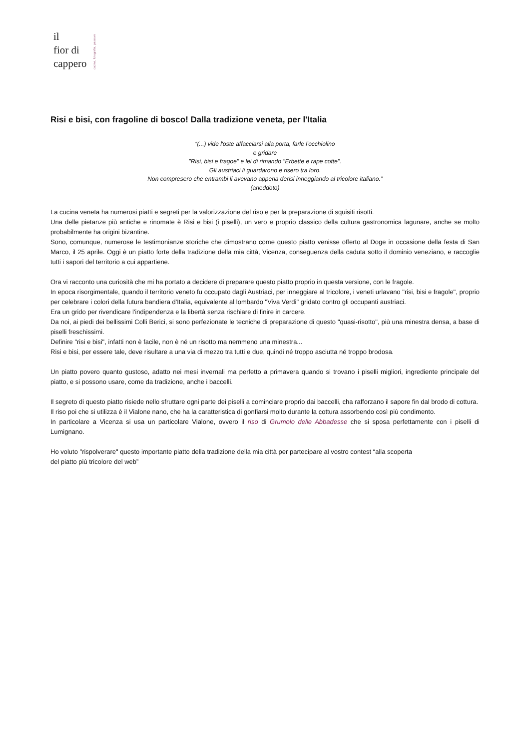il
fior di
cappero
cucina, fotografia, passioni
Risi e bisi, con fragoline di bosco! Dalla tradizione veneta, per l'Italia
“(...) vide l'oste affacciarsi alla porta, farle l'occhiolino
e gridare
"Risi, bisi e fragoe" e lei di rimando "Erbette e rape cotte".
Gli austriaci li guardarono e risero tra loro.
Non compresero che entrambi li avevano appena derisi inneggiando al tricolore italiano.”
(aneddoto)
La cucina veneta ha numerosi piatti e segreti per la valorizzazione del riso e per la preparazione di squisiti risotti.
Una delle pietanze più antiche e rinomate è Risi e bisi (i piselli), un vero e proprio classico della cultura gastronomica lagunare, anche se molto probabilmente ha origini bizantine.
Sono, comunque, numerose le testimonianze storiche che dimostrano come questo piatto venisse offerto al Doge in occasione della festa di San Marco, il 25 aprile. Oggi è un piatto forte della tradizione della mia città, Vicenza, conseguenza della caduta sotto il dominio veneziano, e raccoglie tutti i sapori del territorio a cui appartiene.
Ora vi racconto una curiosità che mi ha portato a decidere di preparare questo piatto proprio in questa versione, con le fragole.
In epoca risorgimentale, quando il territorio veneto fu occupato dagli Austriaci, per inneggiare al tricolore, i veneti urlavano "risi, bisi e fragole", proprio per celebrare i colori della futura bandiera d'Italia, equivalente al lombardo "Viva Verdi" gridato contro gli occupanti austriaci.
Era un grido per rivendicare l'indipendenza e la libertà senza rischiare di finire in carcere.
Da noi, ai piedi dei bellissimi Colli Berici, si sono perfezionate le tecniche di preparazione di questo "quasi-risotto", più una minestra densa, a base di piselli freschissimi.
Definire "risi e bisi", infatti non è facile, non è né un risotto ma nemmeno una minestra...
Risi e bisi, per essere tale, deve risultare a una via di mezzo tra tutti e due, quindi né troppo asciutta né troppo brodosa.
Un piatto povero quanto gustoso, adatto nei mesi invernali ma perfetto a primavera quando si trovano i piselli migliori, ingrediente principale del piatto, e si possono usare, come da tradizione, anche i baccelli.
Il segreto di questo piatto risiede nello sfruttare ogni parte dei piselli a cominciare proprio dai baccelli, cha rafforzano il sapore fin dal brodo di cottura.
Il riso poi che si utilizza è il Vialone nano, che ha la caratteristica di gonfiarsi molto durante la cottura assorbendo così più condimento.
In particolare a Vicenza si usa un particolare Vialone, ovvero il riso di Grumolo delle Abbadesse che si sposa perfettamente con i piselli di Lumignano.
Ho voluto "rispolverare" questo importante piatto della tradizione della mia città per partecipare al vostro contest “alla scoperta
del piatto più tricolore del web”